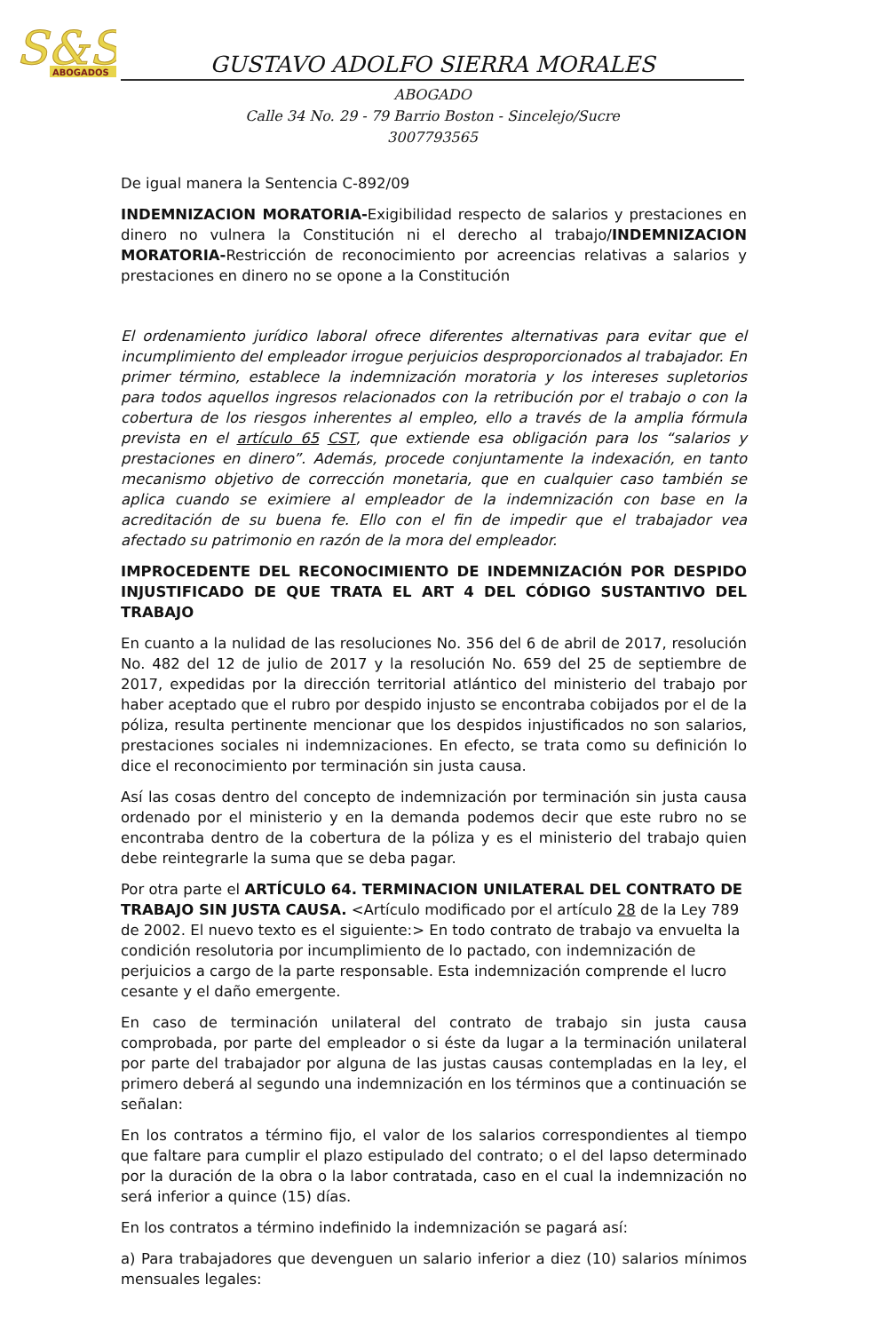S&S
ABOGADOS
GUSTAVO ADOLFO SIERRA MORALES
ABOGADO
Calle 34 No. 29 - 79 Barrio Boston - Sincelejo/Sucre
3007793565
De igual manera la Sentencia C-892/09
INDEMNIZACION MORATORIA-Exigibilidad respecto de salarios y prestaciones en dinero no vulnera la Constitución ni el derecho al trabajo/INDEMNIZACION MORATORIA-Restricción de reconocimiento por acreencias relativas a salarios y prestaciones en dinero no se opone a la Constitución
El ordenamiento jurídico laboral ofrece diferentes alternativas para evitar que el incumplimiento del empleador irrogue perjuicios desproporcionados al trabajador. En primer término, establece la indemnización moratoria y los intereses supletorios para todos aquellos ingresos relacionados con la retribución por el trabajo o con la cobertura de los riesgos inherentes al empleo, ello a través de la amplia fórmula prevista en el artículo 65 CST, que extiende esa obligación para los “salarios y prestaciones en dinero”. Además, procede conjuntamente la indexación, en tanto mecanismo objetivo de corrección monetaria, que en cualquier caso también se aplica cuando se eximiere al empleador de la indemnización con base en la acreditación de su buena fe. Ello con el fin de impedir que el trabajador vea afectado su patrimonio en razón de la mora del empleador.
IMPROCEDENTE DEL RECONOCIMIENTO DE INDEMNIZACIÓN POR DESPIDO INJUSTIFICADO DE QUE TRATA EL ART 4 DEL CÓDIGO SUSTANTIVO DEL TRABAJO
En cuanto a la nulidad de las resoluciones No. 356 del 6 de abril de 2017, resolución No. 482 del 12 de julio de 2017 y la resolución No. 659 del 25 de septiembre de 2017, expedidas por la dirección territorial atlántico del ministerio del trabajo por haber aceptado que el rubro por despido injusto se encontraba cobijados por el de la póliza, resulta pertinente mencionar que los despidos injustificados no son salarios, prestaciones sociales ni indemnizaciones. En efecto, se trata como su definición lo dice el reconocimiento por terminación sin justa causa.
Así las cosas dentro del concepto de indemnización por terminación sin justa causa ordenado por el ministerio y en la demanda podemos decir que este rubro no se encontraba dentro de la cobertura de la póliza y es el ministerio del trabajo quien debe reintegrarle la suma que se deba pagar.
Por otra parte el ARTÍCULO 64. TERMINACION UNILATERAL DEL CONTRATO DE TRABAJO SIN JUSTA CAUSA. <Artículo modificado por el artículo 28 de la Ley 789 de 2002. El nuevo texto es el siguiente:> En todo contrato de trabajo va envuelta la condición resolutoria por incumplimiento de lo pactado, con indemnización de perjuicios a cargo de la parte responsable. Esta indemnización comprende el lucro cesante y el daño emergente.
En caso de terminación unilateral del contrato de trabajo sin justa causa comprobada, por parte del empleador o si éste da lugar a la terminación unilateral por parte del trabajador por alguna de las justas causas contempladas en la ley, el primero deberá al segundo una indemnización en los términos que a continuación se señalan:
En los contratos a término fijo, el valor de los salarios correspondientes al tiempo que faltare para cumplir el plazo estipulado del contrato; o el del lapso determinado por la duración de la obra o la labor contratada, caso en el cual la indemnización no será inferior a quince (15) días.
En los contratos a término indefinido la indemnización se pagará así:
a) Para trabajadores que devenguen un salario inferior a diez (10) salarios mínimos mensuales legales: